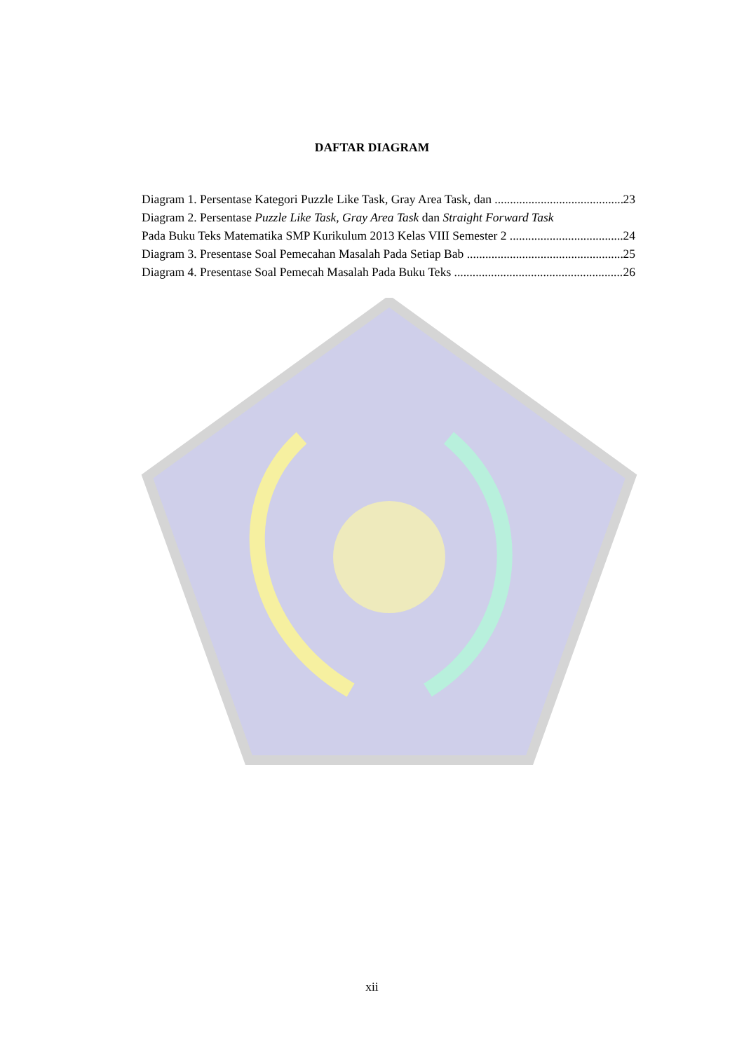DAFTAR DIAGRAM
Diagram 1. Persentase Kategori Puzzle Like Task, Gray Area Task, dan 23
Diagram 2. Persentase Puzzle Like Task, Gray Area Task dan Straight Forward Task
Pada Buku Teks Matematika SMP Kurikulum 2013 Kelas VIII Semester 2 24
Diagram 3. Presentase Soal Pemecahan Masalah Pada Setiap Bab 25
Diagram 4. Presentase Soal Pemecah Masalah Pada Buku Teks 26
xii